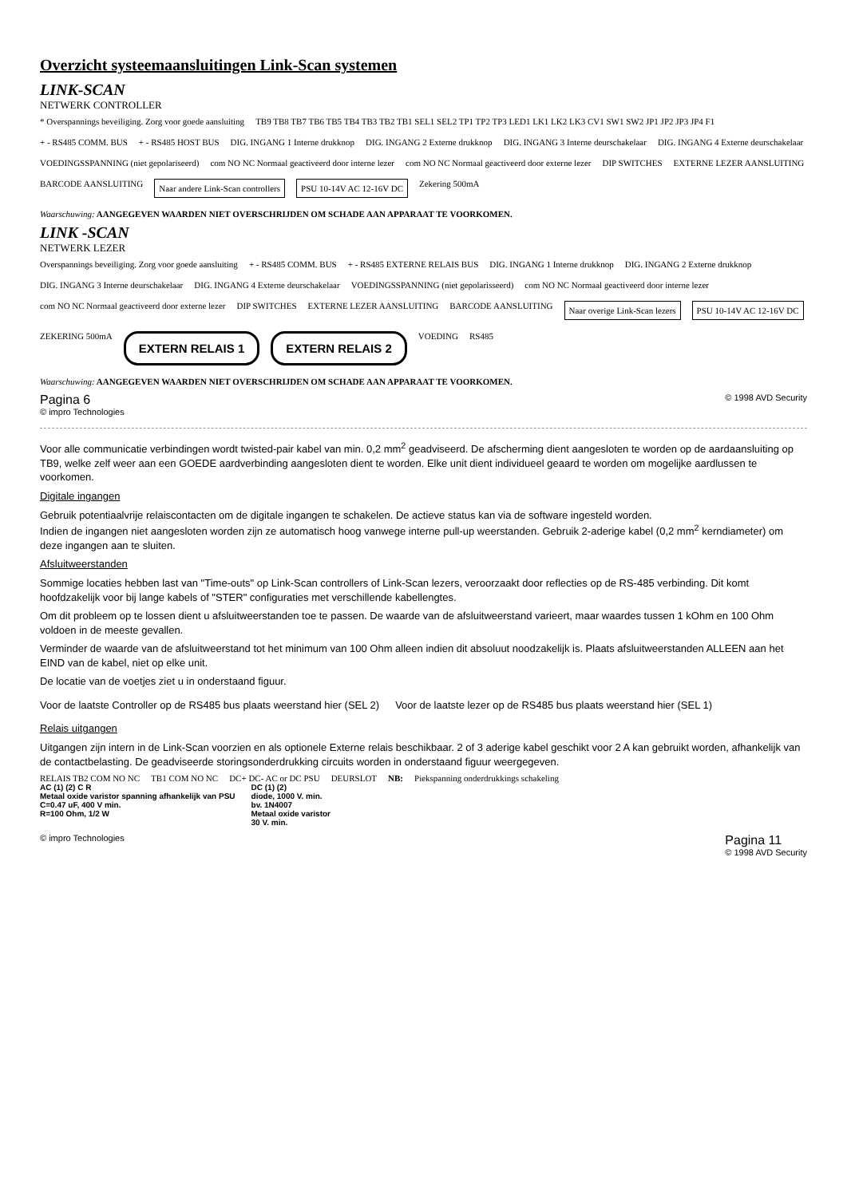Overzicht systeemaansluitingen Link-Scan systemen
LINK-SCAN
NETWERK CONTROLLER
* Overspannings beveiliging. Zorg voor goede aansluiting
TB9 TB8 TB7 TB6 TB5 TB4 TB3 TB2 TB1 SEL1 SEL2 TP1 TP2 TP3 LED1 LK1 LK2 LK3 CV1 SW1 SW2 JP1 JP2 JP3 JP4 F1
+ - RS485 COMM. BUS
+ - RS485 HOST BUS
DIG. INGANG 1 Interne drukknop
DIG. INGANG 2 Externe drukknop
DIG. INGANG 3 Interne deurschakelaar
DIG. INGANG 4 Externe deurschakelaar
VOEDINGSSPANNING (niet gepolariseerd)
com NO NC Normaal geactiveerd door interne lezer
com NO NC Normaal geactiveerd door externe lezer
DIP SWITCHES
EXTERNE LEZER AANSLUITING
BARCODE AANSLUITING
Naar andere Link-Scan controllers
PSU 10-14V AC 12-16V DC
Zekering 500mA
Waarschuwing: AANGEGEVEN WAARDEN NIET OVERSCHRIJDEN OM SCHADE AAN APPARAAT TE VOORKOMEN.
LINK -SCAN
NETWERK LEZER
Overspannings beveiliging. Zorg voor goede aansluiting
+ - RS485 COMM. BUS
+ - RS485 EXTERNE RELAIS BUS
DIG. INGANG 1 Interne drukknop
DIG. INGANG 2 Externe drukknop
DIG. INGANG 3 Interne deurschakelaar
DIG. INGANG 4 Externe deurschakelaar
VOEDINGSSPANNING (niet gepolarisseerd)
com NO NC Normaal geactiveerd door interne lezer
com NO NC Normaal geactiveerd door externe lezer
DIP SWITCHES
EXTERNE LEZER AANSLUITING
BARCODE AANSLUITING
Naar overige Link-Scan lezers
PSU 10-14V AC 12-16V DC
ZEKERING 500mA
EXTERN RELAIS 1
EXTERN RELAIS 2
VOEDING
RS485
Waarschuwing: AANGEGEVEN WAARDEN NIET OVERSCHRIJDEN OM SCHADE AAN APPARAAT TE VOORKOMEN.
Pagina 6
© impro Technologies © 1998 AVD Security
Voor alle communicatie verbindingen wordt twisted-pair kabel van min. 0,2 mm<sup>2</sup> geadviseerd. De afscherming dient aangesloten te worden op de aardaansluiting op TB9, welke zelf weer aan een GOEDE aardverbinding aangesloten dient te worden. Elke unit dient individueel geaard te worden om mogelijke aardlussen te voorkomen.
Digitale ingangen
Gebruik potentiaalvrije relaiscontacten om de digitale ingangen te schakelen. De actieve status kan via de software ingesteld worden.
Indien de ingangen niet aangesloten worden zijn ze automatisch hoog vanwege interne pull-up weerstanden. Gebruik 2-aderige kabel (0,2 mm<sup>2</sup> kerndiameter) om deze ingangen aan te sluiten.
Afsluitweerstanden
Sommige locaties hebben last van "Time-outs" op Link-Scan controllers of Link-Scan lezers, veroorzaakt door reflecties op de RS-485 verbinding. Dit komt hoofdzakelijk voor bij lange kabels of "STER" configuraties met verschillende kabellengtes.
Om dit probleem op te lossen dient u afsluitweerstanden toe te passen. De waarde van de afsluitweerstand varieert, maar waardes tussen 1 kOhm en 100 Ohm voldoen in de meeste gevallen.
Verminder de waarde van de afsluitweerstand tot het minimum van 100 Ohm alleen indien dit absoluut noodzakelijk is. Plaats afsluitweerstanden ALLEEN aan het EIND van de kabel, niet op elke unit.
De locatie van de voetjes ziet u in onderstaand figuur.
Voor de laatste Controller op de RS485 bus plaats weerstand hier (SEL 2)
Voor de laatste lezer op de RS485 bus plaats weerstand hier (SEL 1)
Relais uitgangen
Uitgangen zijn intern in de Link-Scan voorzien en als optionele Externe relais beschikbaar. 2 of 3 aderige kabel geschikt voor 2 A kan gebruikt worden, afhankelijk van de contactbelasting. De geadviseerde storingsonderdrukking circuits worden in onderstaand figuur weergegeven.
RELAIS TB2 COM NO NC
TB1 COM NO NC
DC+ DC- AC or DC PSU
DEURSLOT
NB:
Piekspanning onderdrukkings schakeling
AC (1) (2) C R
Metaal oxide varistor spanning afhankelijk van PSU
C=0.47 uF, 400 V min.
R=100 Ohm, 1/2 W
DC (1) (2)
diode, 1000 V. min.
bv. 1N4007
Metaal oxide varistor
30 V. min.
© impro Technologies Pagina 11
© 1998 AVD Security